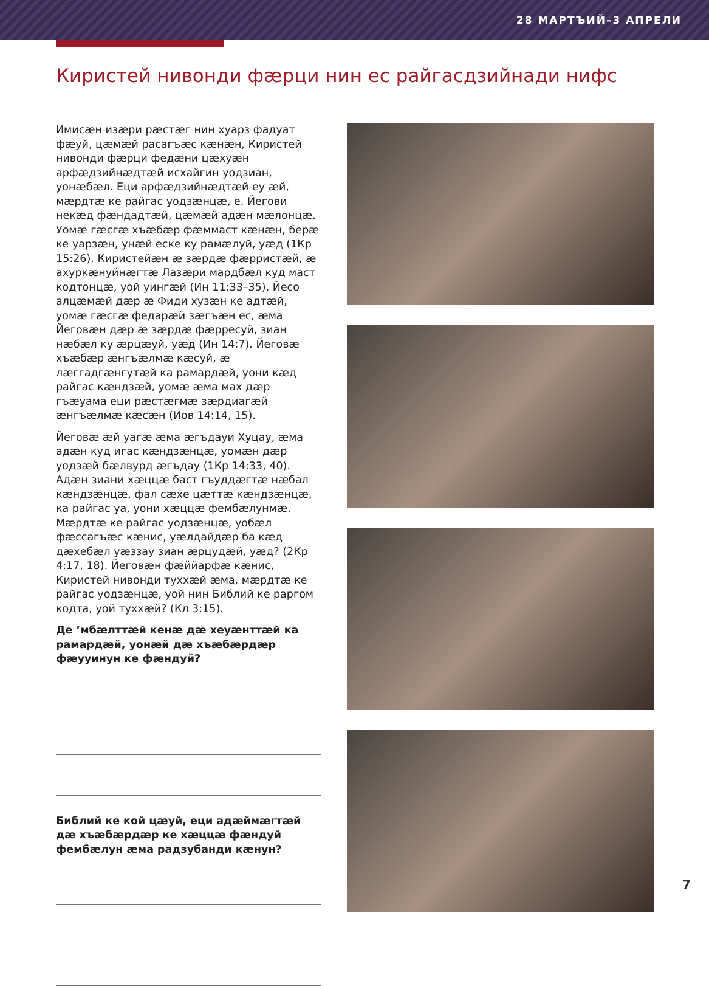28 МАРТЪИЙ–3 АПРЕЛИ
Киристей нивонди фæрци нин ес райгасдзийнади нифс
Имисæн изæри рæстæг нин хуарз фадуат фæуй, цæмæй расагъæс кæнæн, Киристей нивонди фæрци федæни цæхуæн арфæдзийнæдтæй исхайгин уодзиан, уонæбæл. Еци арфæдзийнæдтæй еу æй, мæрдтæ ке райгас уодзæнцæ, е. Йегови некæд фæндадтæй, цæмæй адæн мæлонцæ. Уомæ гæсгæ хъæбæр фæммаст кæнæн, берæ ке уарзæн, унæй еске ку рамæлуй, уæд (1Кр 15:26). Киристейæн æ зæрдæ фæрристæй, æ ахуркæнуйнæгтæ Лазæри мардбæл куд маст кодтонцæ, уой уингæй (Ин 11:33–35). Йесо алцæмæй дæр æ Фиди хузæн ке адтæй, уомæ гæсгæ федарæй зæгъæн ес, æма Йеговæн дæр æ зæрдæ фæрресуй, зиан нæбæл ку æрцæуй, уæд (Ин 14:7). Йеговæ хъæбæр æнгъæлмæ кæсуй, æ лæггадгæнгутæй ка рамардæй, уони кæд райгас кæндзæй, уомæ æма мах дæр гъæуама еци рæстæгмæ зæрдиагæй æнгъæлмæ кæсæн (Иов 14:14, 15).
Йеговæ æй уагæ æма æгъдауи Хуцау, æма адæн куд игас кæндзæнцæ, уомæн дæр уодзæй бæлвурд æгъдау (1Кр 14:33, 40). Адæн зиани хæццæ баст гъуддæгтæ нæбал кæндзæнцæ, фал сæхе цæттæ кæндзæнцæ, ка райгас уа, уони хæццæ фембæлунмæ. Мæрдтæ ке райгас уодзæнцæ, уобæл фæссагъæс кæнис, уæлдайдæр ба кæд дæхебæл уæззау зиан æрцудæй, уæд? (2Кр 4:17, 18). Йеговæн фæййарфæ кæнис, Киристей нивонди туххæй æма, мæрдтæ ке райгас уодзæнцæ, уой нин Библий ке раргом кодта, уой туххæй? (Кл 3:15).
Де ’мбæлттæй кенæ дæ хеуæнттæй ка рамардæй, уонæй дæ хъæбæрдæр фæууинун ке фæндуй?
Библий ке кой цæуй, еци адæймæгтæй дæ хъæбæрдæр ке хæццæ фæндуй фембæлун æма радзубанди кæнун?
7